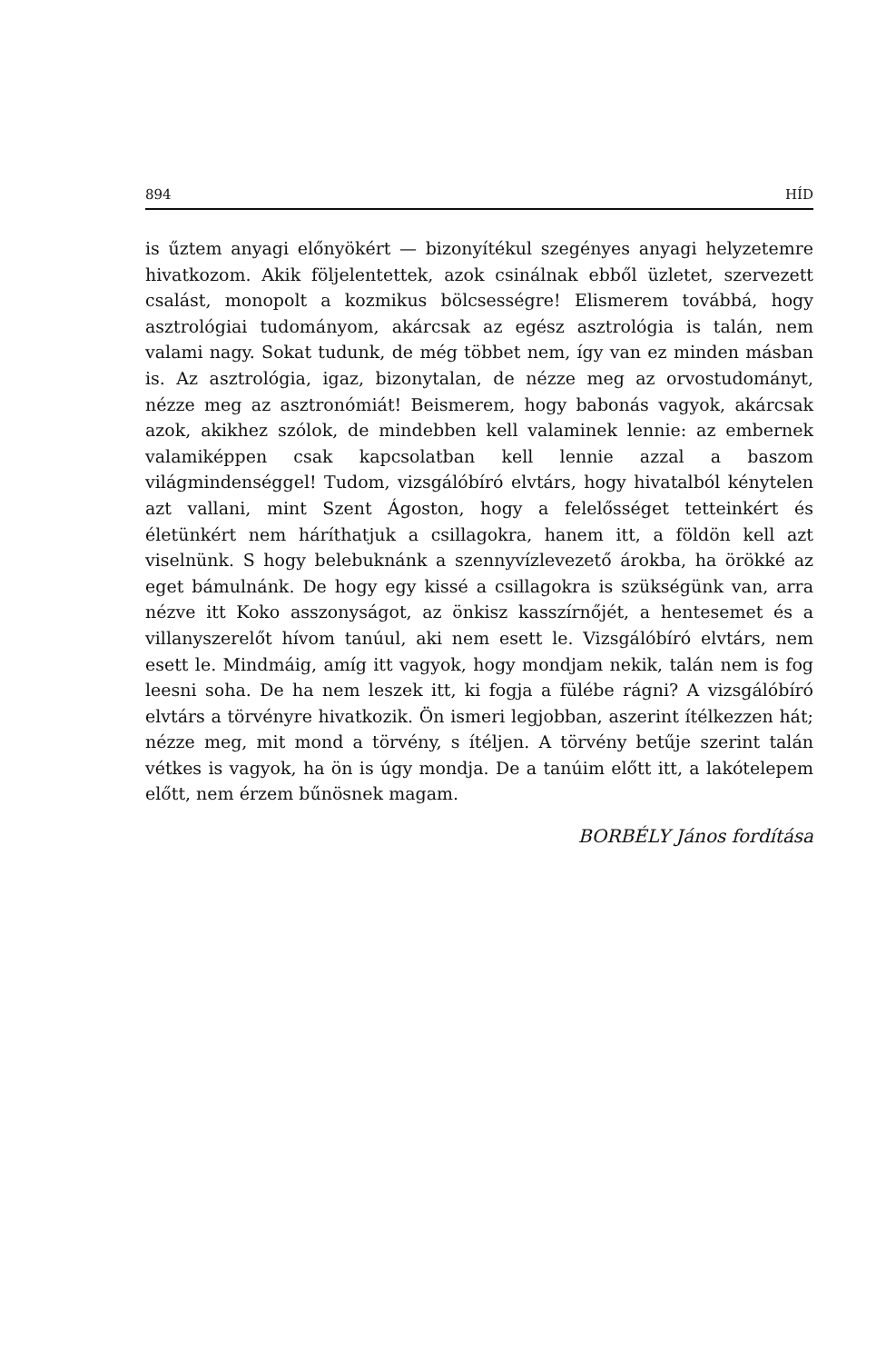894 HÍD
is űztem anyagi előnyökért — bizonyítékul szegényes anyagi helyzetemre hivatkozom. Akik följelentettek, azok csinálnak ebből üzletet, szervezett csalást, monopolt a kozmikus bölcsességre! Elismerem továbbá, hogy asztrológiai tudományom, akárcsak az egész asztrológia is talán, nem valami nagy. Sokat tudunk, de még többet nem, így van ez minden másban is. Az asztrológia, igaz, bizonytalan, de nézze meg az orvostudományt, nézze meg az asztronómiát! Beismerem, hogy babonás vagyok, akárcsak azok, akikhez szólok, de mindebben kell valaminek lennie: az embernek valamiképpen csak kapcsolatban kell lennie azzal a baszom világmindenséggel! Tudom, vizsgálóbíró elvtárs, hogy hivatalból kénytelen azt vallani, mint Szent Ágoston, hogy a felelősséget tetteinkért és életünkért nem háríthatjuk a csillagokra, hanem itt, a földön kell azt viselnünk. S hogy belebuknánk a szennyvízlevezető árokba, ha örökké az eget bámulnánk. De hogy egy kissé a csillagokra is szükségünk van, arra nézve itt Koko asszonyságot, az önkisz kasszírnőjét, a hentesemet és a villanyszerelőt hívom tanúul, aki nem esett le. Vizsgálóbíró elvtárs, nem esett le. Mindmáig, amíg itt vagyok, hogy mondjam nekik, talán nem is fog leesni soha. De ha nem leszek itt, ki fogja a fülébe rágni? A vizsgálóbíró elvtárs a törvényre hivatkozik. Ön ismeri legjobban, aszerint ítélkezzen hát; nézze meg, mit mond a törvény, s ítéljen. A törvény betűje szerint talán vétkes is vagyok, ha ön is úgy mondja. De a tanúim előtt itt, a lakótelepem előtt, nem érzem bűnösnek magam.
BORBÉLY János fordítása